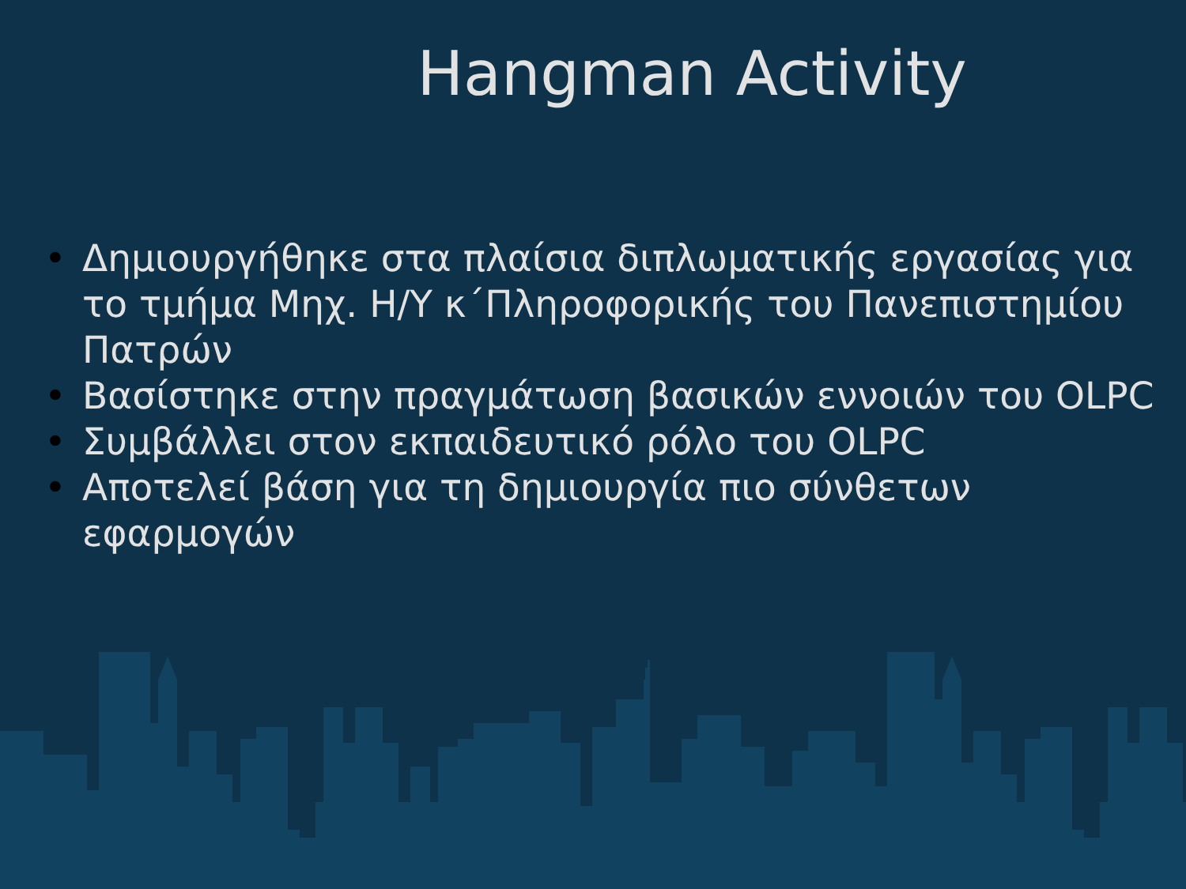Hangman Activity
• Δημιουργήθηκε στα πλαίσια διπλωματικής εργασίας για το τμήμα Μηχ. Η/Υ κ΄Πληροφορικής του Πανεπιστημίου Πατρών
• Βασίστηκε στην πραγμάτωση βασικών εννοιών του OLPC
• Συμβάλλει στον εκπαιδευτικό ρόλο του OLPC
• Αποτελεί βάση για τη δημιουργία πιο σύνθετων εφαρμογών